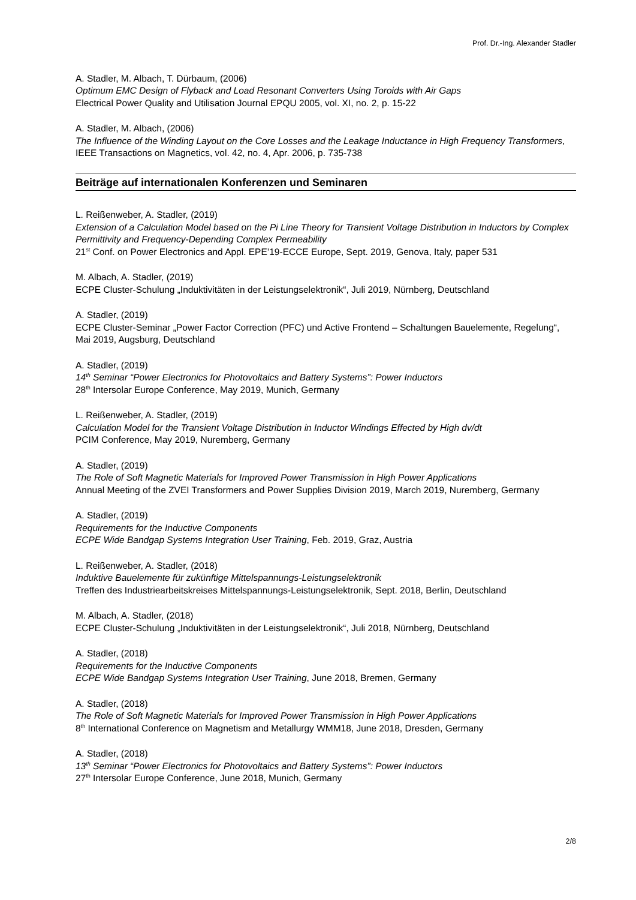Prof. Dr.-Ing. Alexander Stadler
A. Stadler, M. Albach, T. Dürbaum, (2006)
Optimum EMC Design of Flyback and Load Resonant Converters Using Toroids with Air Gaps
Electrical Power Quality and Utilisation Journal EPQU 2005, vol. XI, no. 2, p. 15-22
A. Stadler, M. Albach, (2006)
The Influence of the Winding Layout on the Core Losses and the Leakage Inductance in High Frequency Transformers, IEEE Transactions on Magnetics, vol. 42, no. 4, Apr. 2006, p. 735-738
Beiträge auf internationalen Konferenzen und Seminaren
L. Reißenweber, A. Stadler, (2019)
Extension of a Calculation Model based on the Pi Line Theory for Transient Voltage Distribution in Inductors by Complex Permittivity and Frequency-Depending Complex Permeability
21<sup>st</sup> Conf. on Power Electronics and Appl. EPE’19-ECCE Europe, Sept. 2019, Genova, Italy, paper 531
M. Albach, A. Stadler, (2019)
ECPE Cluster-Schulung „Induktivitäten in der Leistungselektronik“, Juli 2019, Nürnberg, Deutschland
A. Stadler, (2019)
ECPE Cluster-Seminar „Power Factor Correction (PFC) und Active Frontend – Schaltungen Bauelemente, Regelung“, Mai 2019, Augsburg, Deutschland
A. Stadler, (2019)
14<sup>th</sup> Seminar “Power Electronics for Photovoltaics and Battery Systems”: Power Inductors
28<sup>th</sup> Intersolar Europe Conference, May 2019, Munich, Germany
L. Reißenweber, A. Stadler, (2019)
Calculation Model for the Transient Voltage Distribution in Inductor Windings Effected by High dv/dt
PCIM Conference, May 2019, Nuremberg, Germany
A. Stadler, (2019)
The Role of Soft Magnetic Materials for Improved Power Transmission in High Power Applications
Annual Meeting of the ZVEI Transformers and Power Supplies Division 2019, March 2019, Nuremberg, Germany
A. Stadler, (2019)
Requirements for the Inductive Components
ECPE Wide Bandgap Systems Integration User Training, Feb. 2019, Graz, Austria
L. Reißenweber, A. Stadler, (2018)
Induktive Bauelemente für zukünftige Mittelspannungs-Leistungselektronik
Treffen des Industriearbeitskreises Mittelspannungs-Leistungselektronik, Sept. 2018, Berlin, Deutschland
M. Albach, A. Stadler, (2018)
ECPE Cluster-Schulung „Induktivitäten in der Leistungselektronik“, Juli 2018, Nürnberg, Deutschland
A. Stadler, (2018)
Requirements for the Inductive Components
ECPE Wide Bandgap Systems Integration User Training, June 2018, Bremen, Germany
A. Stadler, (2018)
The Role of Soft Magnetic Materials for Improved Power Transmission in High Power Applications
8<sup>th</sup> International Conference on Magnetism and Metallurgy WMM18, June 2018, Dresden, Germany
A. Stadler, (2018)
13<sup>th</sup> Seminar “Power Electronics for Photovoltaics and Battery Systems”: Power Inductors
27<sup>th</sup> Intersolar Europe Conference, June 2018, Munich, Germany
2/8